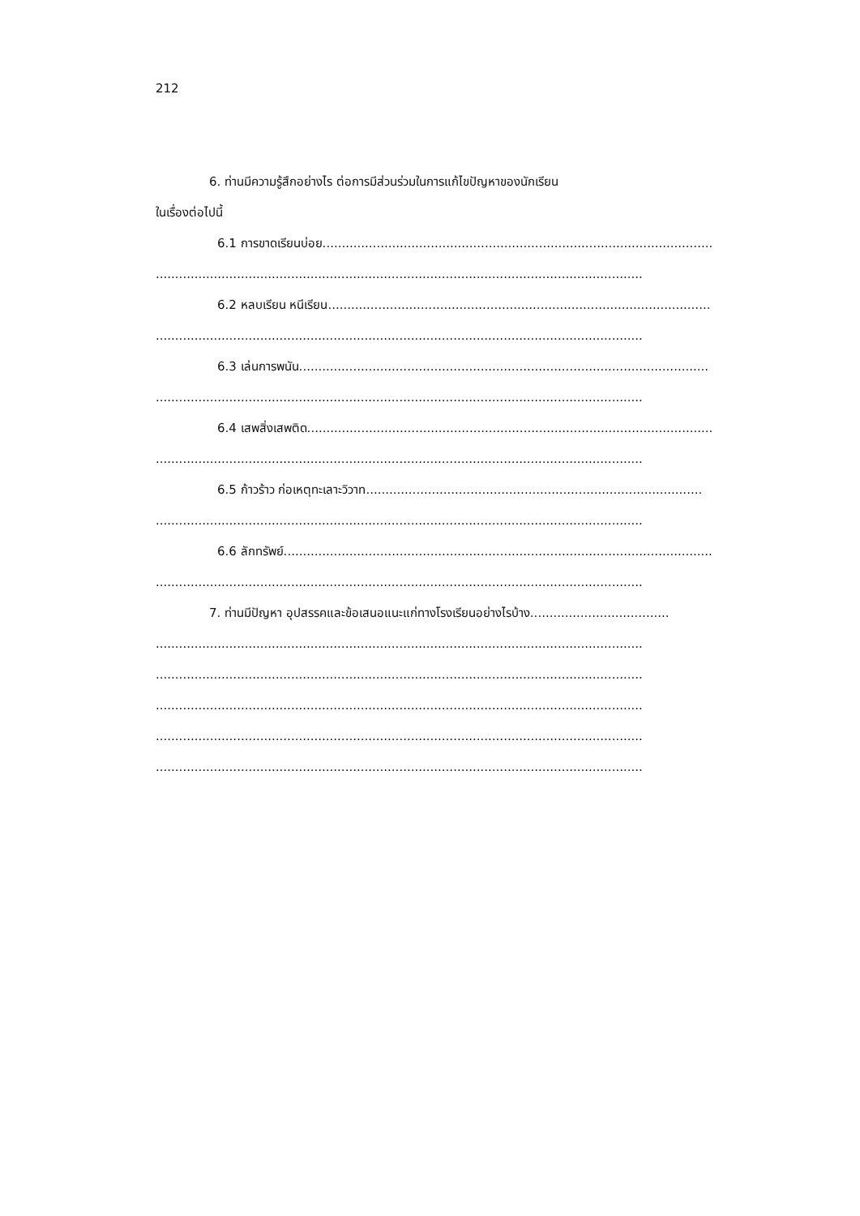212
6. ท่านมีความรู้สึกอย่างไร ต่อการมีส่วนร่วมในการแก้ไขปัญหาของนักเรียน
ในเรื่องต่อไปนี้
6.1 การขาดเรียนบ่อย.....................................................................................................
..............................................................................................................................
6.2 หลบเรียน หนีเรียน...................................................................................................
..............................................................................................................................
6.3 เล่นการพนัน..........................................................................................................
..............................................................................................................................
6.4 เสพสิ่งเสพติด.........................................................................................................
..............................................................................................................................
6.5 ก้าวร้าว ก่อเหตุทะเลาะวิวาท.......................................................................................
..............................................................................................................................
6.6 ลักทรัพย์...............................................................................................................
..............................................................................................................................
7. ท่านมีปัญหา อุปสรรคและข้อเสนอแนะแก่ทางโรงเรียนอย่างไรบ้าง....................................
..............................................................................................................................
..............................................................................................................................
..............................................................................................................................
..............................................................................................................................
..............................................................................................................................